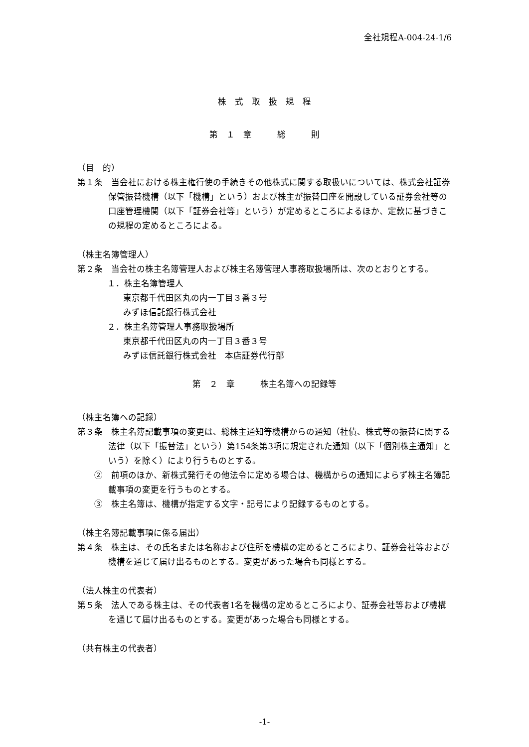全社規程A-004-24-1/6
株　式　取　扱　規　程
第　１　章　　　総　　　則
（目　的）
第１条　当会社における株主権行使の手続きその他株式に関する取扱いについては、株式会社証券保管振替機構（以下「機構」という）および株主が振替口座を開設している証券会社等の口座管理機関（以下「証券会社等」という）が定めるところによるほか、定款に基づきこの規程の定めるところによる。
（株主名簿管理人）
第２条　当会社の株主名簿管理人および株主名簿管理人事務取扱場所は、次のとおりとする。
１．株主名簿管理人
東京都千代田区丸の内一丁目３番３号
みずほ信託銀行株式会社
２．株主名簿管理人事務取扱場所
東京都千代田区丸の内一丁目３番３号
みずほ信託銀行株式会社　本店証券代行部
第　２　章　　　株主名簿への記録等
（株主名簿への記録）
第３条　株主名簿記載事項の変更は、総株主通知等機構からの通知（社債、株式等の振替に関する法律（以下「振替法」という）第154条第3項に規定された通知（以下「個別株主通知」という）を除く）により行うものとする。
②　前項のほか、新株式発行その他法令に定める場合は、機構からの通知によらず株主名簿記載事項の変更を行うものとする。
③　株主名簿は、機構が指定する文字・記号により記録するものとする。
（株主名簿記載事項に係る届出）
第４条　株主は、その氏名または名称および住所を機構の定めるところにより、証券会社等および機構を通じて届け出るものとする。変更があった場合も同様とする。
（法人株主の代表者）
第５条　法人である株主は、その代表者1名を機構の定めるところにより、証券会社等および機構を通じて届け出るものとする。変更があった場合も同様とする。
（共有株主の代表者）
-1-